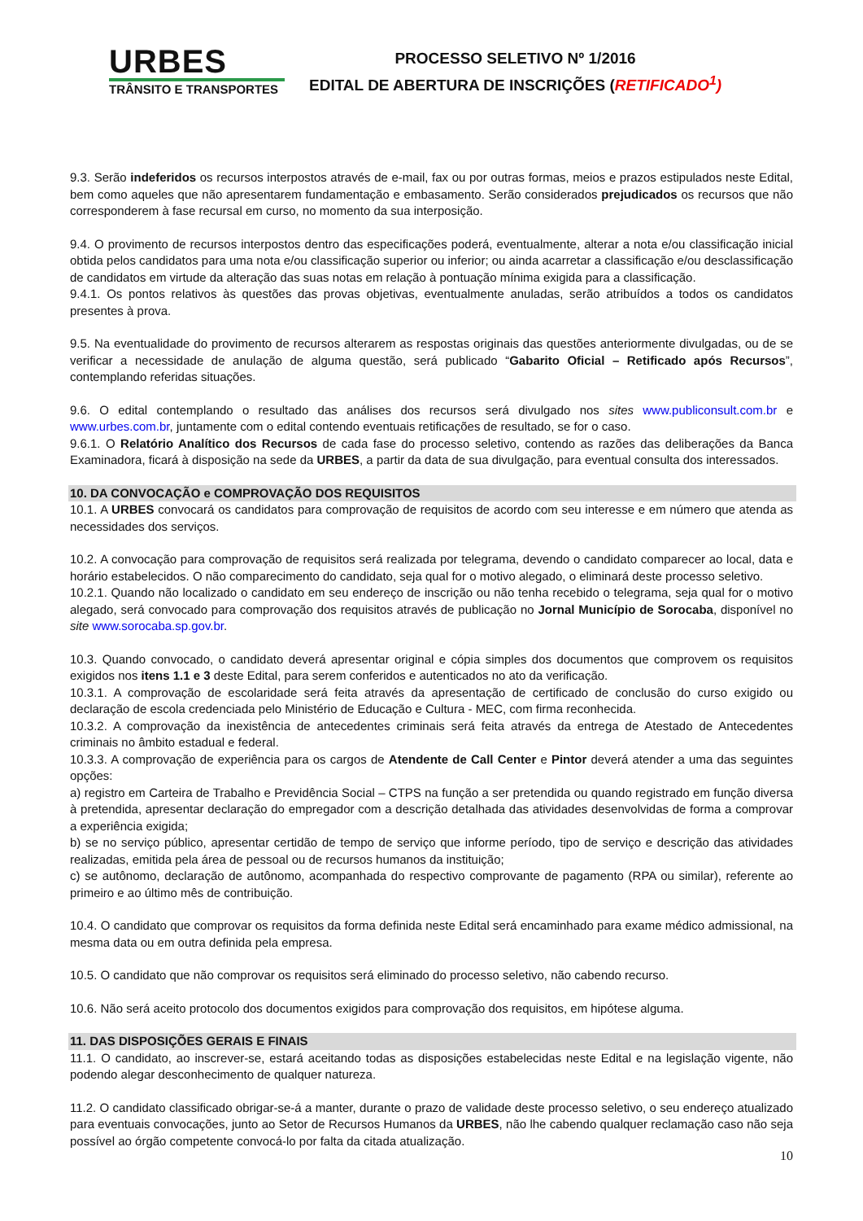URBES
TRÂNSITO E TRANSPORTES
PROCESSO SELETIVO Nº 1/2016
EDITAL DE ABERTURA DE INSCRIÇÕES (RETIFICADO<sup>1</sup>)
9.3. Serão indeferidos os recursos interpostos através de e-mail, fax ou por outras formas, meios e prazos estipulados neste Edital, bem como aqueles que não apresentarem fundamentação e embasamento. Serão considerados prejudicados os recursos que não corresponderem à fase recursal em curso, no momento da sua interposição.
9.4. O provimento de recursos interpostos dentro das especificações poderá, eventualmente, alterar a nota e/ou classificação inicial obtida pelos candidatos para uma nota e/ou classificação superior ou inferior; ou ainda acarretar a classificação e/ou desclassificação de candidatos em virtude da alteração das suas notas em relação à pontuação mínima exigida para a classificação.
9.4.1. Os pontos relativos às questões das provas objetivas, eventualmente anuladas, serão atribuídos a todos os candidatos presentes à prova.
9.5. Na eventualidade do provimento de recursos alterarem as respostas originais das questões anteriormente divulgadas, ou de se verificar a necessidade de anulação de alguma questão, será publicado “Gabarito Oficial – Retificado após Recursos”, contemplando referidas situações.
9.6. O edital contemplando o resultado das análises dos recursos será divulgado nos sites www.publiconsult.com.br e www.urbes.com.br, juntamente com o edital contendo eventuais retificações de resultado, se for o caso.
9.6.1. O Relatório Analítico dos Recursos de cada fase do processo seletivo, contendo as razões das deliberações da Banca Examinadora, ficará à disposição na sede da URBES, a partir da data de sua divulgação, para eventual consulta dos interessados.
10. DA CONVOCAÇÃO e COMPROVAÇÃO DOS REQUISITOS
10.1. A URBES convocará os candidatos para comprovação de requisitos de acordo com seu interesse e em número que atenda as necessidades dos serviços.
10.2. A convocação para comprovação de requisitos será realizada por telegrama, devendo o candidato comparecer ao local, data e horário estabelecidos. O não comparecimento do candidato, seja qual for o motivo alegado, o eliminará deste processo seletivo.
10.2.1. Quando não localizado o candidato em seu endereço de inscrição ou não tenha recebido o telegrama, seja qual for o motivo alegado, será convocado para comprovação dos requisitos através de publicação no Jornal Município de Sorocaba, disponível no site www.sorocaba.sp.gov.br.
10.3. Quando convocado, o candidato deverá apresentar original e cópia simples dos documentos que comprovem os requisitos exigidos nos itens 1.1 e 3 deste Edital, para serem conferidos e autenticados no ato da verificação.
10.3.1. A comprovação de escolaridade será feita através da apresentação de certificado de conclusão do curso exigido ou declaração de escola credenciada pelo Ministério de Educação e Cultura - MEC, com firma reconhecida.
10.3.2. A comprovação da inexistência de antecedentes criminais será feita através da entrega de Atestado de Antecedentes criminais no âmbito estadual e federal.
10.3.3. A comprovação de experiência para os cargos de Atendente de Call Center e Pintor deverá atender a uma das seguintes opções:
a) registro em Carteira de Trabalho e Previdência Social – CTPS na função a ser pretendida ou quando registrado em função diversa à pretendida, apresentar declaração do empregador com a descrição detalhada das atividades desenvolvidas de forma a comprovar a experiência exigida;
b) se no serviço público, apresentar certidão de tempo de serviço que informe período, tipo de serviço e descrição das atividades realizadas, emitida pela área de pessoal ou de recursos humanos da instituição;
c) se autônomo, declaração de autônomo, acompanhada do respectivo comprovante de pagamento (RPA ou similar), referente ao primeiro e ao último mês de contribuição.
10.4. O candidato que comprovar os requisitos da forma definida neste Edital será encaminhado para exame médico admissional, na mesma data ou em outra definida pela empresa.
10.5. O candidato que não comprovar os requisitos será eliminado do processo seletivo, não cabendo recurso.
10.6. Não será aceito protocolo dos documentos exigidos para comprovação dos requisitos, em hipótese alguma.
11. DAS DISPOSIÇÕES GERAIS E FINAIS
11.1. O candidato, ao inscrever-se, estará aceitando todas as disposições estabelecidas neste Edital e na legislação vigente, não podendo alegar desconhecimento de qualquer natureza.
11.2. O candidato classificado obrigar-se-á a manter, durante o prazo de validade deste processo seletivo, o seu endereço atualizado para eventuais convocações, junto ao Setor de Recursos Humanos da URBES, não lhe cabendo qualquer reclamação caso não seja possível ao órgão competente convocá-lo por falta da citada atualização.
10